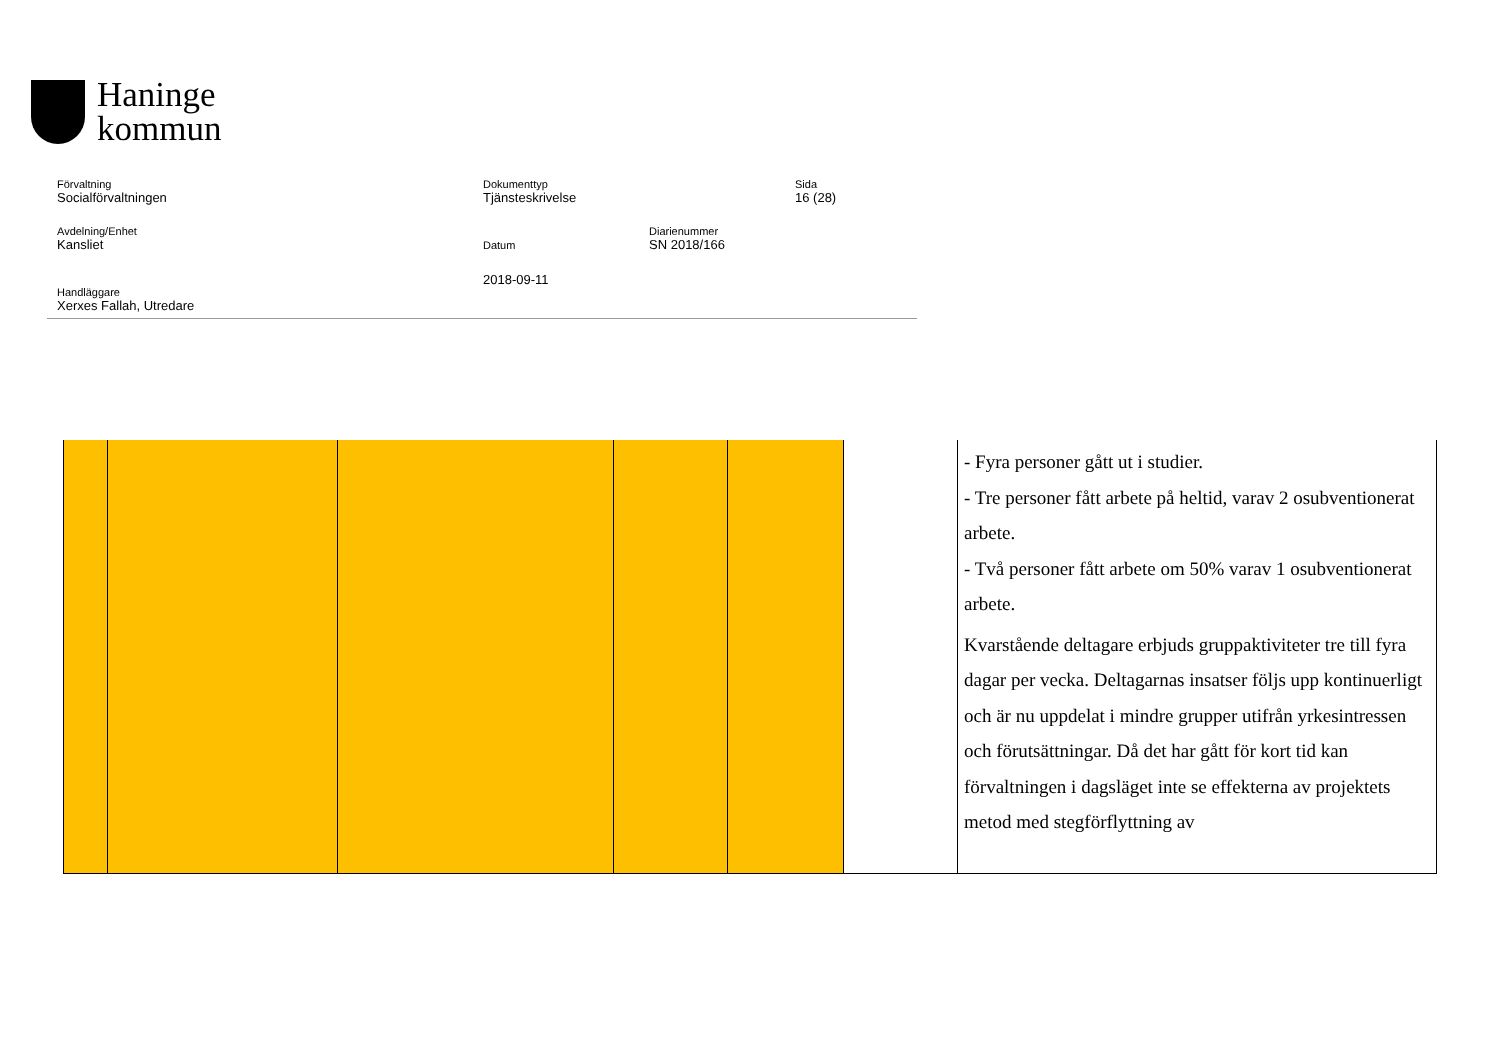Haninge
kommun
Förvaltning
Socialförvaltningen
Dokumenttyp
Tjänsteskrivelse
Sida
16 (28)
Avdelning/Enhet
Kansliet
Datum
Diarienummer
SN 2018/166
2018-09-11
Handläggare
Xerxes Fallah, Utredare
| | | | | | | - Fyra personer gått ut i studier. - Tre personer fått arbete på heltid, varav 2 osubventionerat arbete. - Två personer fått arbete om 50% varav 1 osubventionerat arbete. Kvarstående deltagare erbjuds gruppaktiviteter tre till fyra dagar per vecka. Deltagarnas insatser följs upp kontinuerligt och är nu uppdelat i mindre grupper utifrån yrkesintressen och förutsättningar. Då det har gått för kort tid kan förvaltningen i dagsläget inte se effekterna av projektets metod med stegförflyttning av |